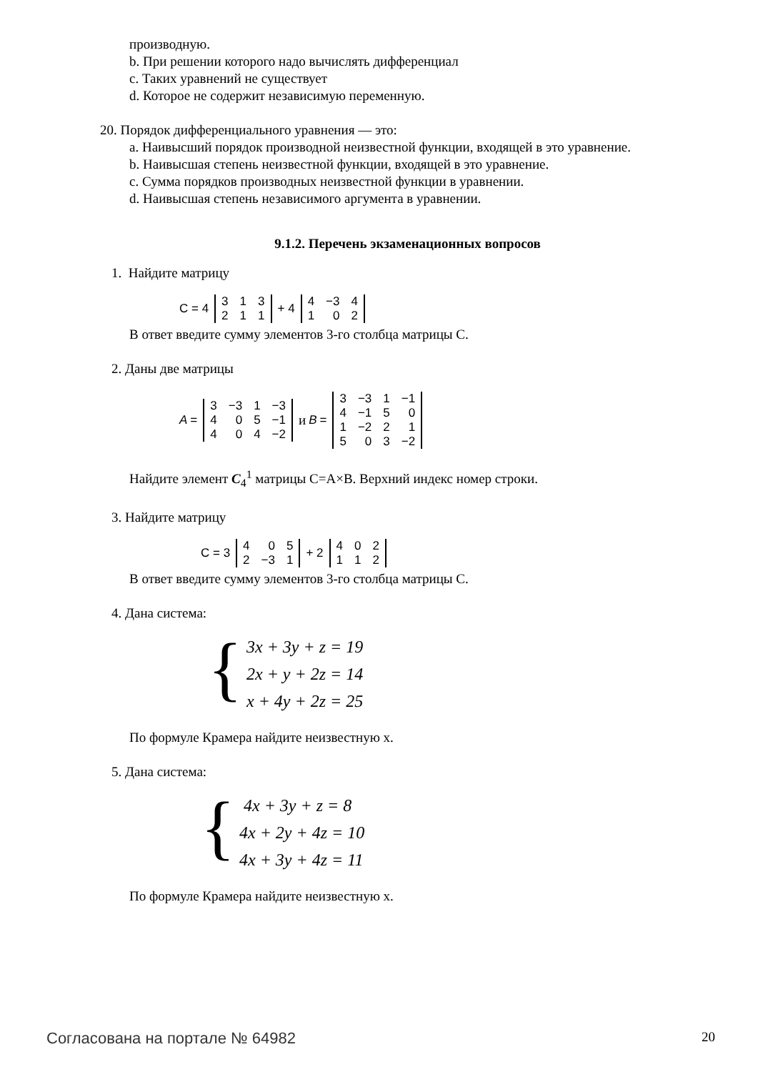производную.
b. При решении которого надо вычислять дифференциал
c. Таких уравнений не существует
d. Которое не содержит независимую переменную.
20. Порядок дифференциального уравнения — это:
a. Наивысший порядок производной неизвестной функции, входящей в это уравнение.
b. Наивысшая степень неизвестной функции, входящей в это уравнение.
c. Сумма порядков производных неизвестной функции в уравнении.
d. Наивысшая степень независимого аргумента в уравнении.
9.1.2. Перечень экзаменационных вопросов
1. Найдите матрицу
C = 4
| 3 | 1 | 3 |
| 2 | 1 | 1 |
+ 4
| 4 | −3 | 4 |
| 1 | 0 | 2 |
В ответ введите сумму элементов 3-го столбца матрицы С.
2. Даны две матрицы
A =
| 3 | −3 | 1 | −3 |
| 4 | 0 | 5 | −1 |
| 4 | 0 | 4 | −2 |
и B =
| 3 | −3 | 1 | −1 |
| 4 | −1 | 5 | 0 |
| 1 | −2 | 2 | 1 |
| 5 | 0 | 3 | −2 |
Найдите элемент C<sub>4</sub><sup>1</sup> матрицы С=A×B. Верхний индекс номер строки.
3. Найдите матрицу
C = 3
| 4 | 0 | 5 |
| 2 | −3 | 1 |
+ 2
| 4 | 0 | 2 |
| 1 | 1 | 2 |
В ответ введите сумму элементов 3-го столбца матрицы С.
4. Дана система:
{
3x + 3y + z = 19
2x + y + 2z = 14
x + 4y + 2z = 25
По формуле Крамера найдите неизвестную x.
5. Дана система:
{
4x + 3y + z = 8
4x + 2y + 4z = 10
4x + 3y + 4z = 11
По формуле Крамера найдите неизвестную x.
Согласована на портале № 64982 20